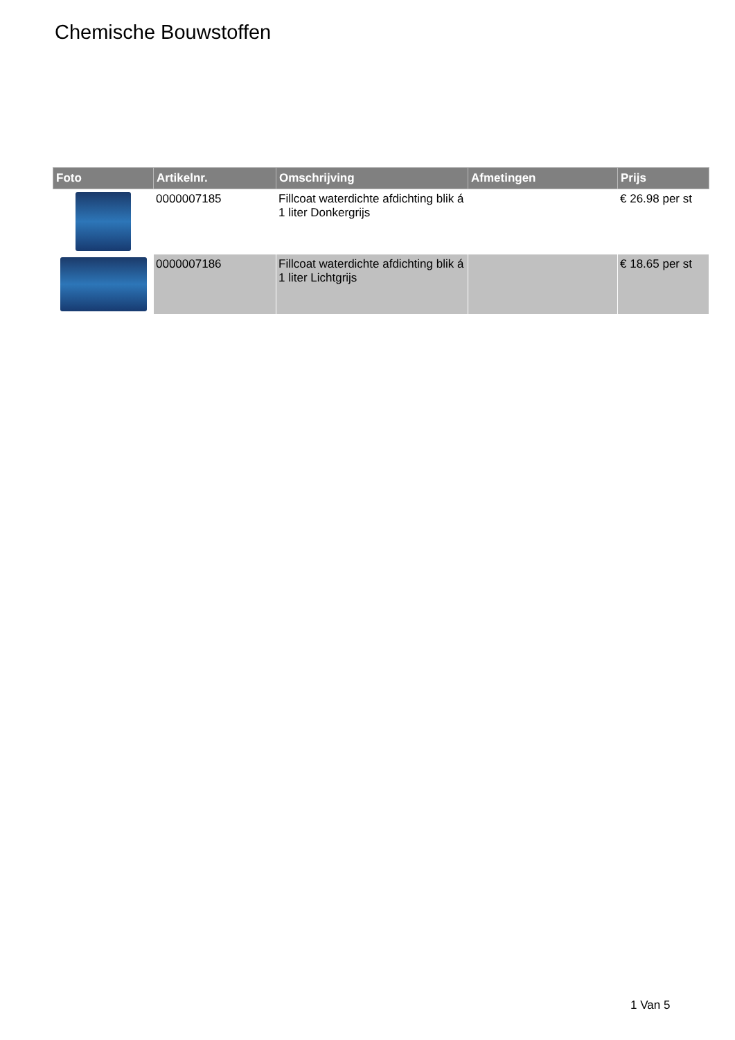Chemische Bouwstoffen
| Foto | Artikelnr. | Omschrijving | Afmetingen | Prijs |
| --- | --- | --- | --- | --- |
| | 0000007185 | Fillcoat waterdichte afdichting blik á 1 liter Donkergrijs | | € 26.98 per st |
| | 0000007186 | Fillcoat waterdichte afdichting blik á 1 liter Lichtgrijs | | € 18.65 per st |
1 Van 5